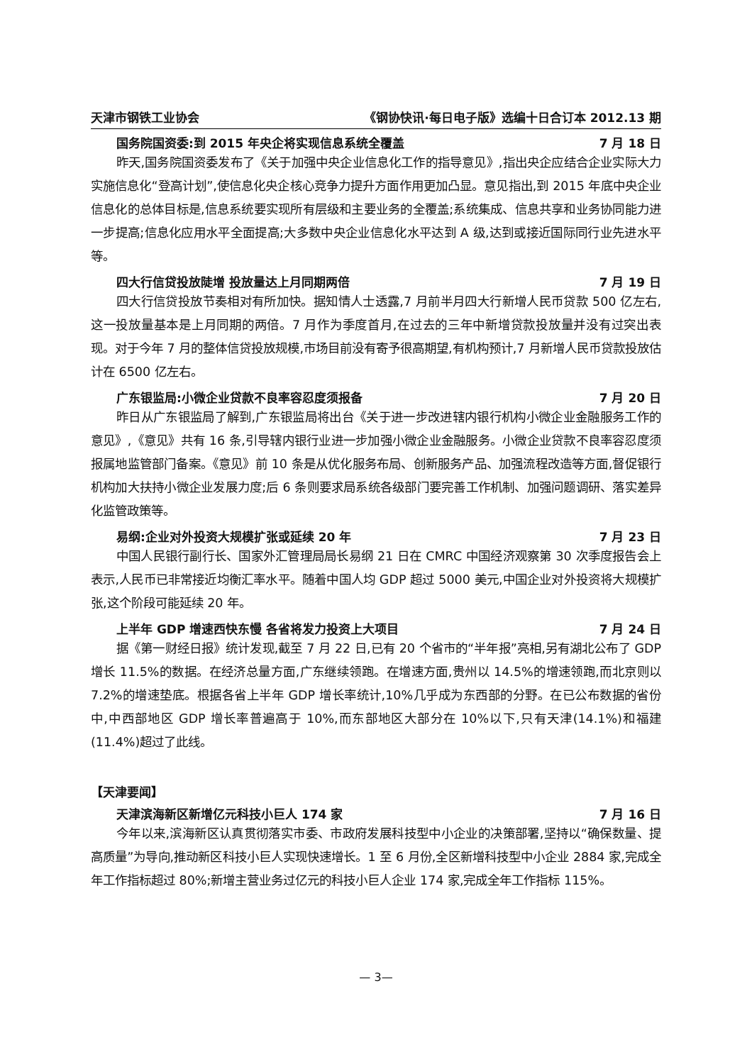天津市钢铁工业协会 《钢协快讯·每日电子版》选编十日合订本 2012.13 期
国务院国资委:到 2015 年央企将实现信息系统全覆盖 7 月 18 日
昨天,国务院国资委发布了《关于加强中央企业信息化工作的指导意见》,指出央企应结合企业实际大力实施信息化“登高计划”,使信息化央企核心竞争力提升方面作用更加凸显。意见指出,到 2015 年底中央企业信息化的总体目标是,信息系统要实现所有层级和主要业务的全覆盖;系统集成、信息共享和业务协同能力进一步提高;信息化应用水平全面提高;大多数中央企业信息化水平达到 A 级,达到或接近国际同行业先进水平等。
四大行信贷投放陡增 投放量达上月同期两倍 7 月 19 日
四大行信贷投放节奏相对有所加快。据知情人士透露,7 月前半月四大行新增人民币贷款 500 亿左右,这一投放量基本是上月同期的两倍。7 月作为季度首月,在过去的三年中新增贷款投放量并没有过突出表现。对于今年 7 月的整体信贷投放规模,市场目前没有寄予很高期望,有机构预计,7 月新增人民币贷款投放估计在 6500 亿左右。
广东银监局:小微企业贷款不良率容忍度须报备 7 月 20 日
昨日从广东银监局了解到,广东银监局将出台《关于进一步改进辖内银行机构小微企业金融服务工作的意见》,《意见》共有 16 条,引导辖内银行业进一步加强小微企业金融服务。小微企业贷款不良率容忍度须报属地监管部门备案。《意见》前 10 条是从优化服务布局、创新服务产品、加强流程改造等方面,督促银行机构加大扶持小微企业发展力度;后 6 条则要求局系统各级部门要完善工作机制、加强问题调研、落实差异化监管政策等。
易纲:企业对外投资大规模扩张或延续 20 年 7 月 23 日
中国人民银行副行长、国家外汇管理局局长易纲 21 日在 CMRC 中国经济观察第 30 次季度报告会上表示,人民币已非常接近均衡汇率水平。随着中国人均 GDP 超过 5000 美元,中国企业对外投资将大规模扩张,这个阶段可能延续 20 年。
上半年 GDP 增速西快东慢 各省将发力投资上大项目 7 月 24 日
据《第一财经日报》统计发现,截至 7 月 22 日,已有 20 个省市的“半年报”亮相,另有湖北公布了 GDP 增长 11.5%的数据。在经济总量方面,广东继续领跑。在增速方面,贵州以 14.5%的增速领跑,而北京则以 7.2%的增速垫底。根据各省上半年 GDP 增长率统计,10%几乎成为东西部的分野。在已公布数据的省份中,中西部地区 GDP 增长率普遍高于 10%,而东部地区大部分在 10%以下,只有天津(14.1%)和福建(11.4%)超过了此线。
【天津要闻】
天津滨海新区新增亿元科技小巨人 174 家 7 月 16 日
今年以来,滨海新区认真贯彻落实市委、市政府发展科技型中小企业的决策部署,坚持以“确保数量、提高质量”为导向,推动新区科技小巨人实现快速增长。1 至 6 月份,全区新增科技型中小企业 2884 家,完成全年工作指标超过 80%;新增主营业务过亿元的科技小巨人企业 174 家,完成全年工作指标 115%。
— 3—